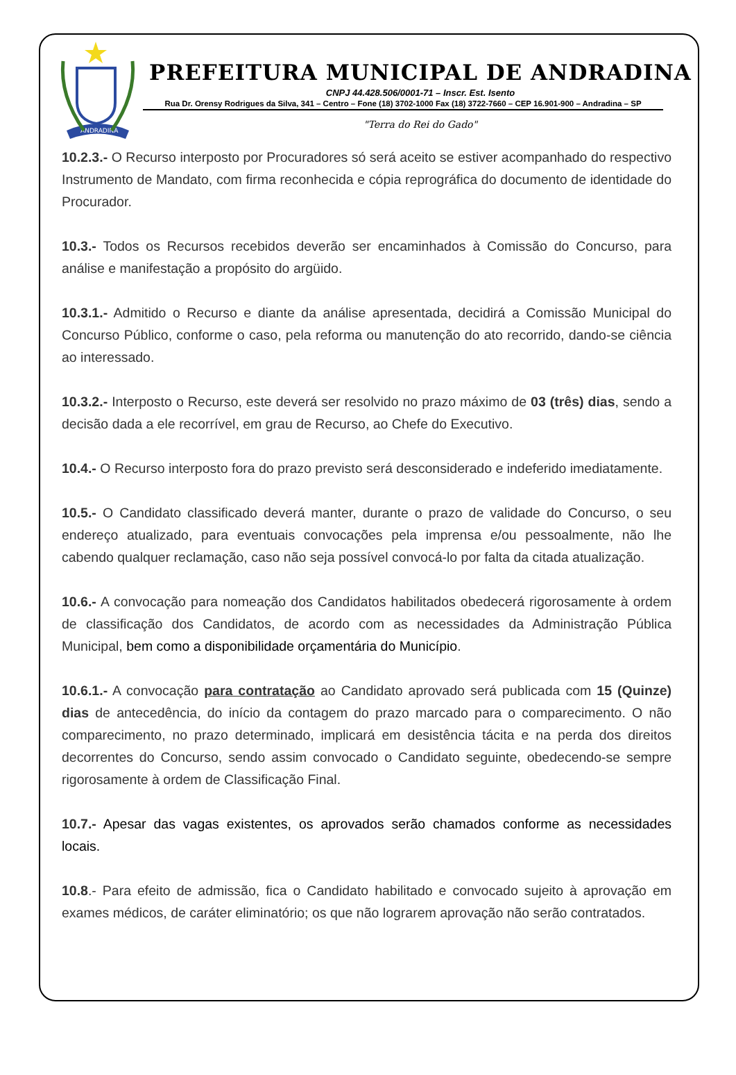ANDRADINA
PREFEITURA MUNICIPAL DE ANDRADINA
CNPJ 44.428.506/0001-71 – Inscr. Est. Isento
Rua Dr. Orensy Rodrigues da Silva, 341 – Centro – Fone (18) 3702-1000 Fax (18) 3722-7660 – CEP 16.901-900 – Andradina – SP
"Terra do Rei do Gado"
10.2.3.- O Recurso interposto por Procuradores só será aceito se estiver acompanhado do respectivo Instrumento de Mandato, com firma reconhecida e cópia reprográfica do documento de identidade do Procurador.
10.3.- Todos os Recursos recebidos deverão ser encaminhados à Comissão do Concurso, para análise e manifestação a propósito do argüido.
10.3.1.- Admitido o Recurso e diante da análise apresentada, decidirá a Comissão Municipal do Concurso Público, conforme o caso, pela reforma ou manutenção do ato recorrido, dando-se ciência ao interessado.
10.3.2.- Interposto o Recurso, este deverá ser resolvido no prazo máximo de 03 (três) dias, sendo a decisão dada a ele recorrível, em grau de Recurso, ao Chefe do Executivo.
10.4.- O Recurso interposto fora do prazo previsto será desconsiderado e indeferido imediatamente.
10.5.- O Candidato classificado deverá manter, durante o prazo de validade do Concurso, o seu endereço atualizado, para eventuais convocações pela imprensa e/ou pessoalmente, não lhe cabendo qualquer reclamação, caso não seja possível convocá-lo por falta da citada atualização.
10.6.- A convocação para nomeação dos Candidatos habilitados obedecerá rigorosamente à ordem de classificação dos Candidatos, de acordo com as necessidades da Administração Pública Municipal, bem como a disponibilidade orçamentária do Município.
10.6.1.- A convocação para contratação ao Candidato aprovado será publicada com 15 (Quinze) dias de antecedência, do início da contagem do prazo marcado para o comparecimento. O não comparecimento, no prazo determinado, implicará em desistência tácita e na perda dos direitos decorrentes do Concurso, sendo assim convocado o Candidato seguinte, obedecendo-se sempre rigorosamente à ordem de Classificação Final.
10.7.- Apesar das vagas existentes, os aprovados serão chamados conforme as necessidades locais.
10.8.- Para efeito de admissão, fica o Candidato habilitado e convocado sujeito à aprovação em exames médicos, de caráter eliminatório; os que não lograrem aprovação não serão contratados.